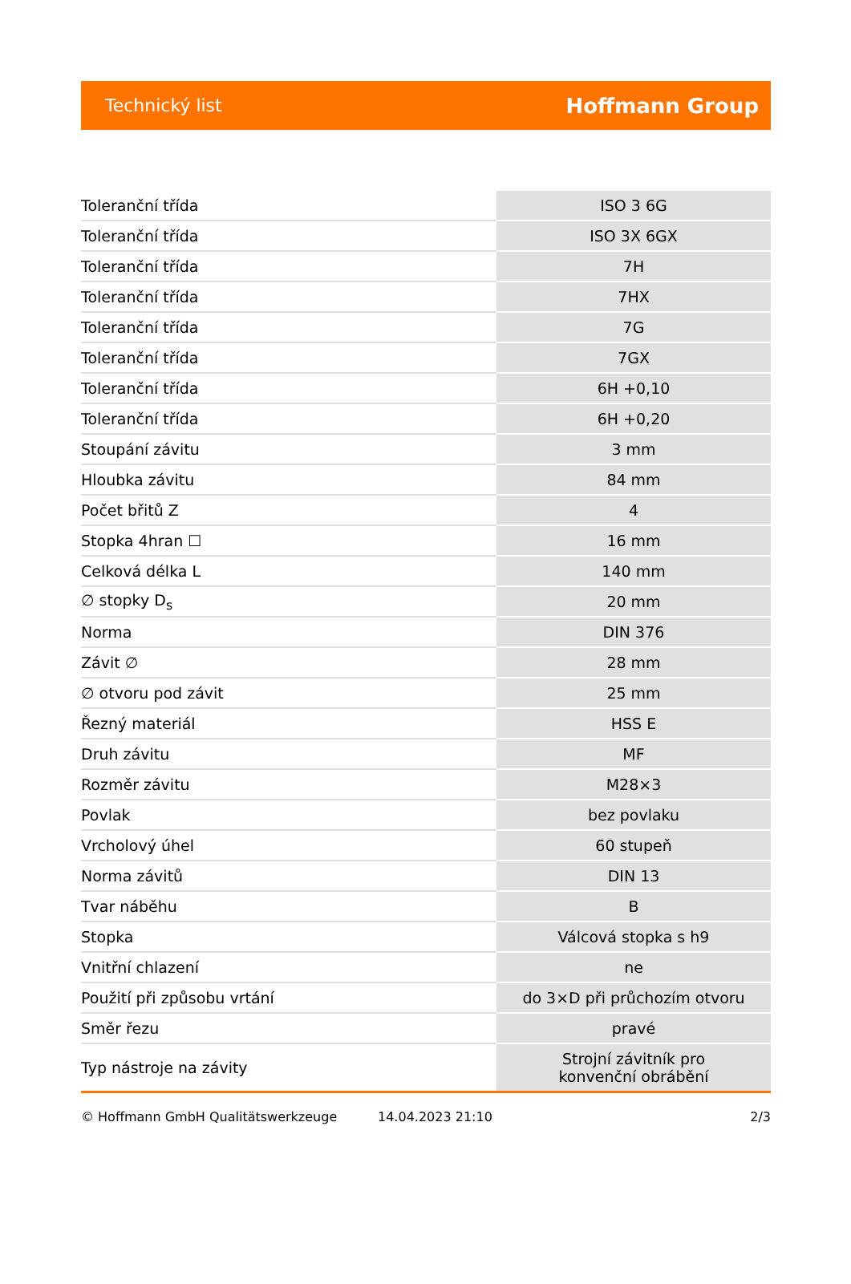Technický list Hoffmann Group
| Toleranční třída | ISO 3 6G |
| Toleranční třída | ISO 3X 6GX |
| Toleranční třída | 7H |
| Toleranční třída | 7HX |
| Toleranční třída | 7G |
| Toleranční třída | 7GX |
| Toleranční třída | 6H +0,10 |
| Toleranční třída | 6H +0,20 |
| Stoupání závitu | 3 mm |
| Hloubka závitu | 84 mm |
| Počet břitů Z | 4 |
| Stopka 4hran ☐ | 16 mm |
| Celková délka L | 140 mm |
| ∅ stopky D<sub>s</sub> | 20 mm |
| Norma | DIN 376 |
| Závit ∅ | 28 mm |
| ∅ otvoru pod závit | 25 mm |
| Řezný materiál | HSS E |
| Druh závitu | MF |
| Rozměr závitu | M28×3 |
| Povlak | bez povlaku |
| Vrcholový úhel | 60 stupeň |
| Norma závitů | DIN 13 |
| Tvar náběhu | B |
| Stopka | Válcová stopka s h9 |
| Vnitřní chlazení | ne |
| Použití při způsobu vrtání | do 3×D při průchozím otvoru |
| Směr řezu | pravé |
| Typ nástroje na závity | Strojní závitník pro konvenční obrábění |
© Hoffmann GmbH Qualitätswerkzeuge 14.04.2023 21:10 2/3